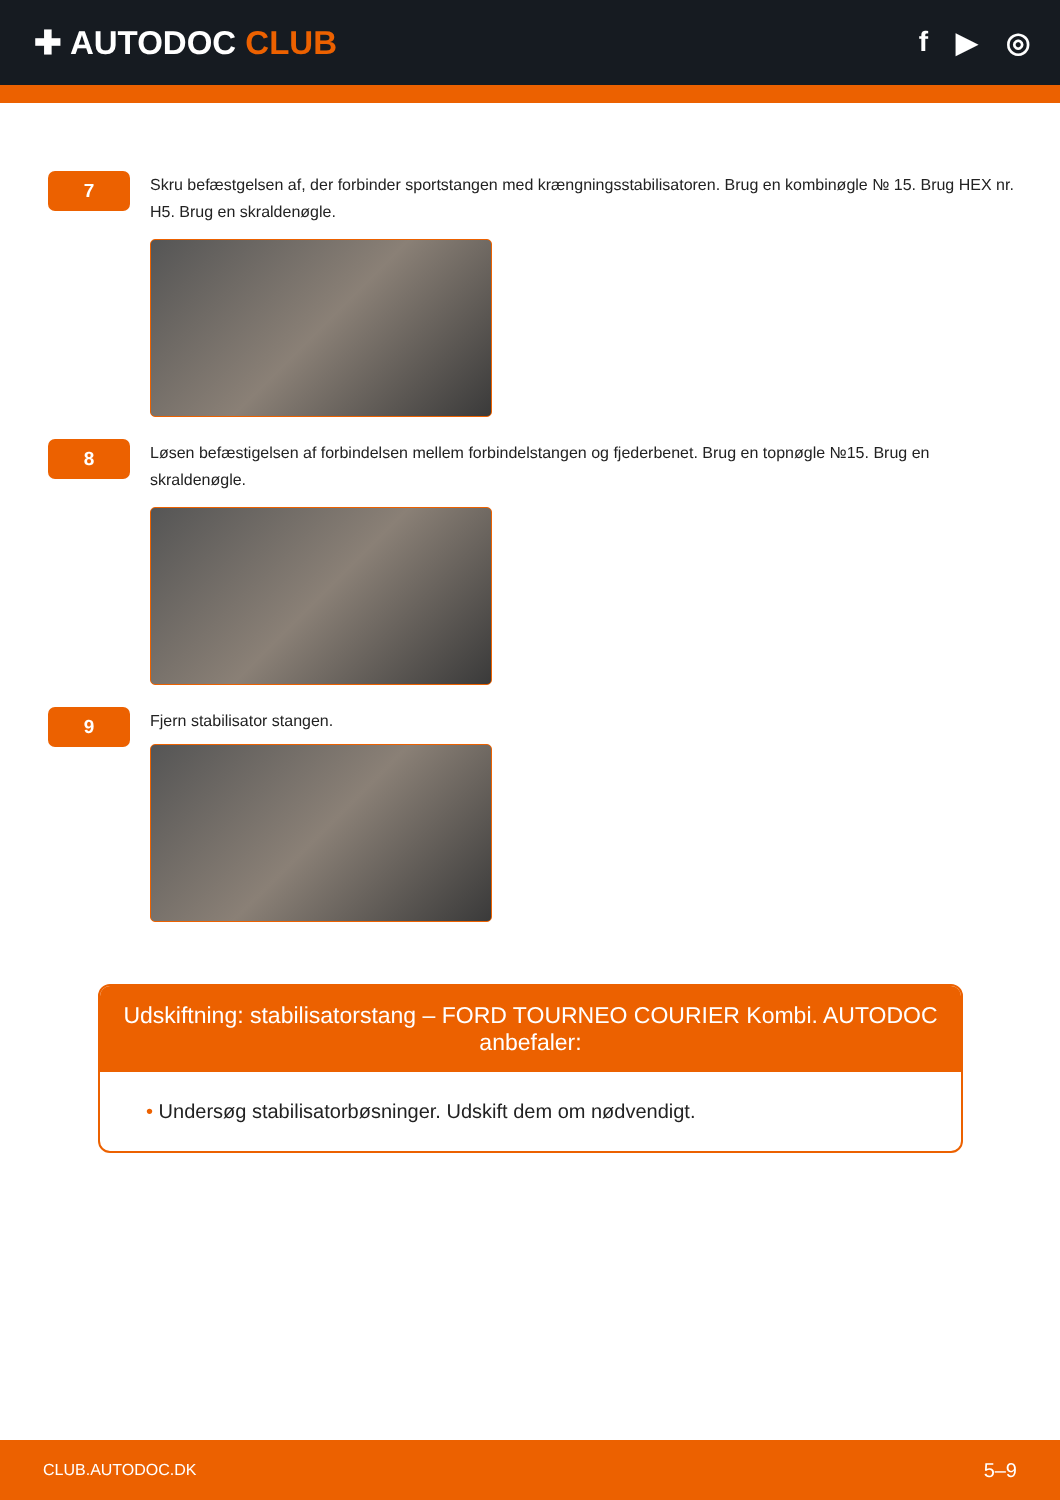✚ AUTODOC CLUB
f ▶ ◎
7
Skru befæstgelsen af, der forbinder sportstangen med krængningsstabilisatoren. Brug en kombinøgle № 15. Brug HEX nr. H5. Brug en skraldenøgle.
8
Løsen befæstigelsen af forbindelsen mellem forbindelstangen og fjederbenet. Brug en topnøgle №15. Brug en skraldenøgle.
9
Fjern stabilisator stangen.
Udskiftning: stabilisatorstang – FORD TOURNEO COURIER Kombi. AUTODOC anbefaler:
• Undersøg stabilisatorbøsninger. Udskift dem om nødvendigt.
CLUB.AUTODOC.DK 5–9